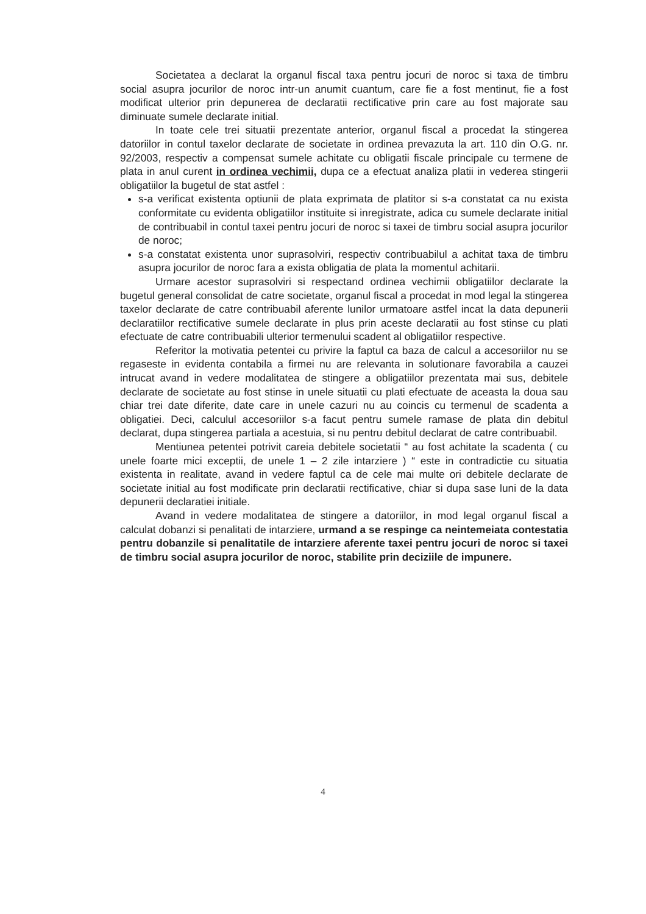Societatea a declarat la organul fiscal taxa pentru jocuri de noroc si taxa de timbru social asupra jocurilor de noroc intr-un anumit cuantum, care fie a fost mentinut, fie a fost modificat ulterior prin depunerea de declaratii rectificative prin care au fost majorate sau diminuate sumele declarate initial.
In toate cele trei situatii prezentate anterior, organul fiscal a procedat la stingerea datoriilor in contul taxelor declarate de societate in ordinea prevazuta la art. 110 din O.G. nr. 92/2003, respectiv a compensat sumele achitate cu obligatii fiscale principale cu termene de plata in anul curent in ordinea vechimii, dupa ce a efectuat analiza platii in vederea stingerii obligatiilor la bugetul de stat astfel :
s-a verificat existenta optiunii de plata exprimata de platitor si s-a constatat ca nu exista conformitate cu evidenta obligatiilor instituite si inregistrate, adica cu sumele declarate initial de contribuabil in contul taxei pentru jocuri de noroc si taxei de timbru social asupra jocurilor de noroc;
s-a constatat existenta unor suprasolviri, respectiv contribuabilul a achitat taxa de timbru asupra jocurilor de noroc fara a exista obligatia de plata la momentul achitarii.
Urmare acestor suprasolviri si respectand ordinea vechimii obligatiilor declarate la bugetul general consolidat de catre societate, organul fiscal a procedat in mod legal la stingerea taxelor declarate de catre contribuabil aferente lunilor urmatoare astfel incat la data depunerii declaratiilor rectificative sumele declarate in plus prin aceste declaratii au fost stinse cu plati efectuate de catre contribuabili ulterior termenului scadent al obligatiilor respective.
Referitor la motivatia petentei cu privire la faptul ca baza de calcul a accesoriilor nu se regaseste in evidenta contabila a firmei nu are relevanta in solutionare favorabila a cauzei intrucat avand in vedere modalitatea de stingere a obligatiilor prezentata mai sus, debitele declarate de societate au fost stinse in unele situatii cu plati efectuate de aceasta la doua sau chiar trei date diferite, date care in unele cazuri nu au coincis cu termenul de scadenta a obligatiei. Deci, calculul accesoriilor s-a facut pentru sumele ramase de plata din debitul declarat, dupa stingerea partiala a acestuia, si nu pentru debitul declarat de catre contribuabil.
Mentiunea petentei potrivit careia debitele societatii “ au fost achitate la scadenta ( cu unele foarte mici exceptii, de unele 1 – 2 zile intarziere ) “ este in contradictie cu situatia existenta in realitate, avand in vedere faptul ca de cele mai multe ori debitele declarate de societate initial au fost modificate prin declaratii rectificative, chiar si dupa sase luni de la data depunerii declaratiei initiale.
Avand in vedere modalitatea de stingere a datoriilor, in mod legal organul fiscal a calculat dobanzi si penalitati de intarziere, urmand a se respinge ca neintemeiata contestatia pentru dobanzile si penalitatile de intarziere aferente taxei pentru jocuri de noroc si taxei de timbru social asupra jocurilor de noroc, stabilite prin deciziile de impunere.
4